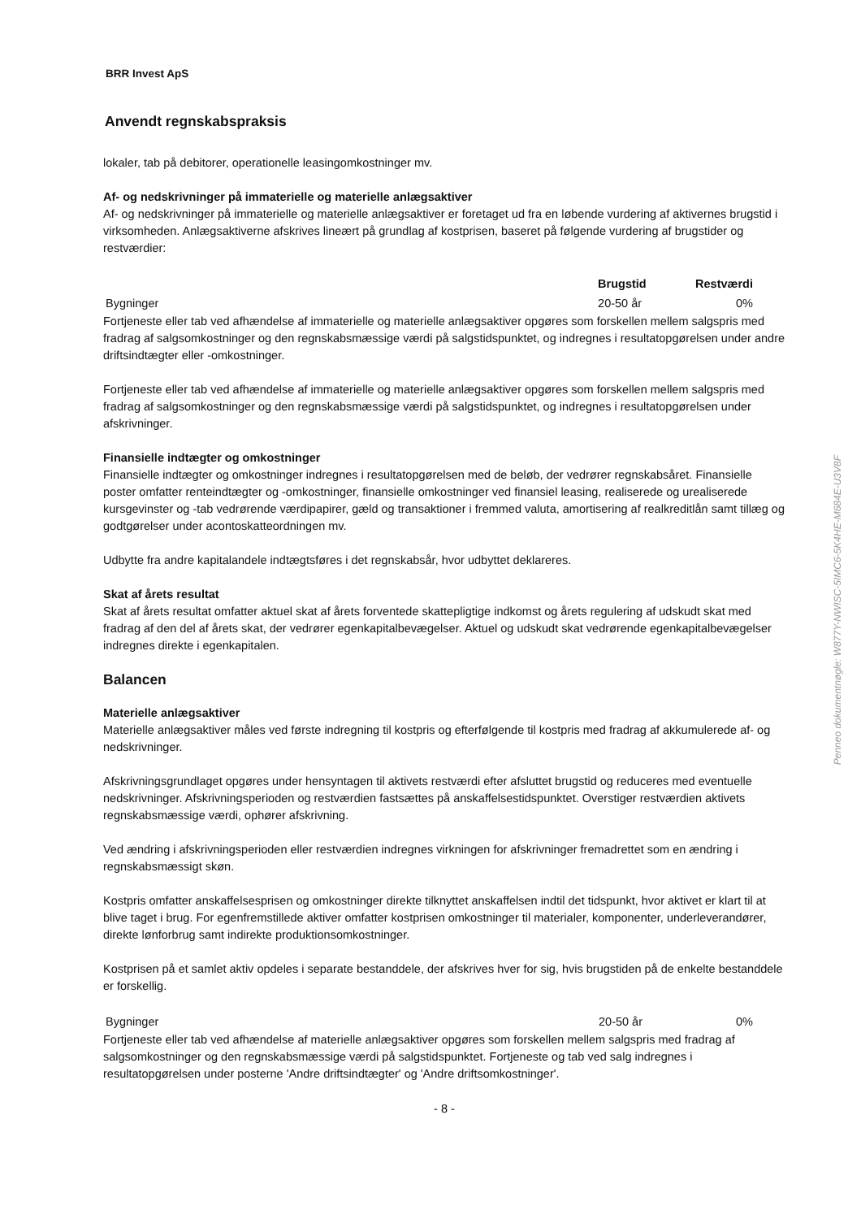BRR Invest ApS
Anvendt regnskabspraksis
lokaler, tab på debitorer, operationelle leasingomkostninger mv.
Af- og nedskrivninger på immaterielle og materielle anlægsaktiver
Af- og nedskrivninger på immaterielle og materielle anlægsaktiver er foretaget ud fra en løbende vurdering af aktivernes brugstid i virksomheden. Anlægsaktiverne afskrives lineært på grundlag af kostprisen, baseret på følgende vurdering af brugstider og restværdier:
| | Brugstid | Restværdi |
| --- | --- | --- |
| Bygninger | 20-50 år | 0% |
Fortjeneste eller tab ved afhændelse af immaterielle og materielle anlægsaktiver opgøres som forskellen mellem salgspris med fradrag af salgsomkostninger og den regnskabsmæssige værdi på salgstidspunktet, og indregnes i resultatopgørelsen under andre driftsindtægter eller -omkostninger.
Fortjeneste eller tab ved afhændelse af immaterielle og materielle anlægsaktiver opgøres som forskellen mellem salgspris med fradrag af salgsomkostninger og den regnskabsmæssige værdi på salgstidspunktet, og indregnes i resultatopgørelsen under afskrivninger.
Finansielle indtægter og omkostninger
Finansielle indtægter og omkostninger indregnes i resultatopgørelsen med de beløb, der vedrører regnskabsåret. Finansielle poster omfatter renteindtægter og -omkostninger, finansielle omkostninger ved finansiel leasing, realiserede og urealiserede kursgevinster og -tab vedrørende værdipapirer, gæld og transaktioner i fremmed valuta, amortisering af realkreditlån samt tillæg og godtgørelser under acontoskatteordningen mv.
Udbytte fra andre kapitalandele indtægtsføres i det regnskabsår, hvor udbyttet deklareres.
Skat af årets resultat
Skat af årets resultat omfatter aktuel skat af årets forventede skattepligtige indkomst og årets regulering af udskudt skat med fradrag af den del af årets skat, der vedrører egenkapitalbevægelser. Aktuel og udskudt skat vedrørende egenkapitalbevægelser indregnes direkte i egenkapitalen.
Balancen
Materielle anlægsaktiver
Materielle anlægsaktiver måles ved første indregning til kostpris og efterfølgende til kostpris med fradrag af akkumulerede af- og nedskrivninger.
Afskrivningsgrundlaget opgøres under hensyntagen til aktivets restværdi efter afsluttet brugstid og reduceres med eventuelle nedskrivninger. Afskrivningsperioden og restværdien fastsættes på anskaffelsestidspunktet. Overstiger restværdien aktivets regnskabsmæssige værdi, ophører afskrivning.
Ved ændring i afskrivningsperioden eller restværdien indregnes virkningen for afskrivninger fremadrettet som en ændring i regnskabsmæssigt skøn.
Kostpris omfatter anskaffelsesprisen og omkostninger direkte tilknyttet anskaffelsen indtil det tidspunkt, hvor aktivet er klart til at blive taget i brug. For egenfremstillede aktiver omfatter kostprisen omkostninger til materialer, komponenter, underleverandører, direkte lønforbrug samt indirekte produktionsomkostninger.
Kostprisen på et samlet aktiv opdeles i separate bestanddele, der afskrives hver for sig, hvis brugstiden på de enkelte bestanddele er forskellig.
| Bygninger | 20-50 år | 0% |
Fortjeneste eller tab ved afhændelse af materielle anlægsaktiver opgøres som forskellen mellem salgspris med fradrag af salgsomkostninger og den regnskabsmæssige værdi på salgstidspunktet. Fortjeneste og tab ved salg indregnes i resultatopgørelsen under posterne 'Andre driftsindtægter' og 'Andre driftsomkostninger'.
- 8 -
Penneo dokumentnøgle: W877Y-NWISC-5IMC6-5K4HE-M684E-U3V8F